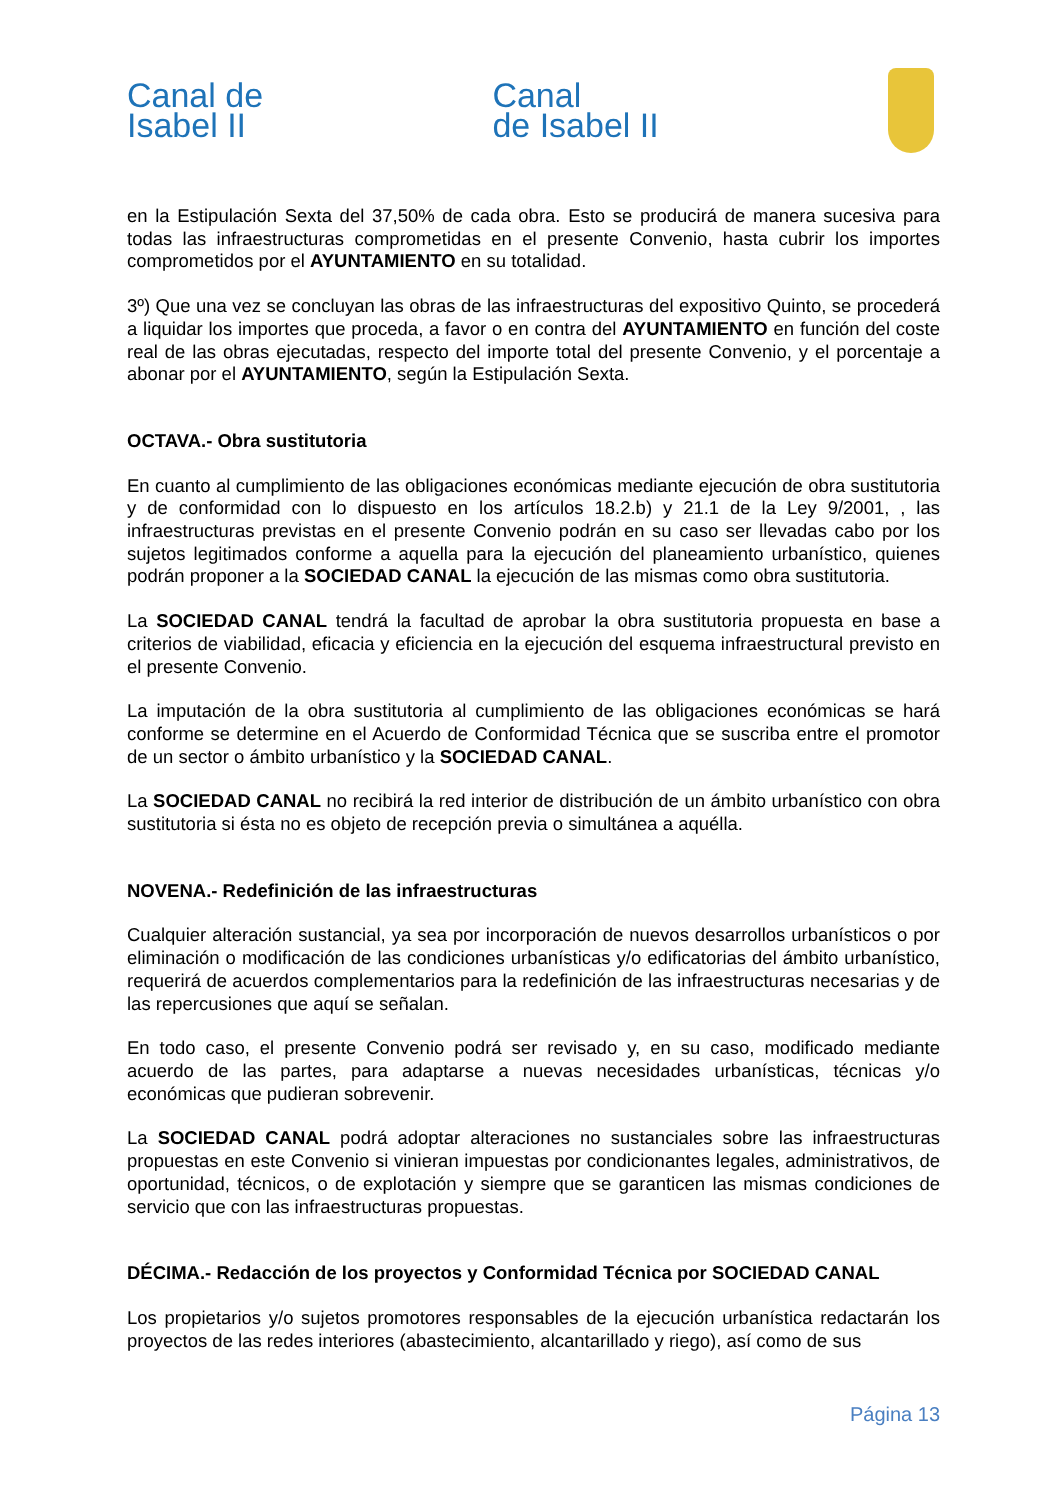Canal de
Isabel II
Canal
de Isabel II
en la Estipulación Sexta del 37,50% de cada obra. Esto se producirá de manera sucesiva para todas las infraestructuras comprometidas en el presente Convenio, hasta cubrir los importes comprometidos por el AYUNTAMIENTO en su totalidad.
3º) Que una vez se concluyan las obras de las infraestructuras del expositivo Quinto, se procederá a liquidar los importes que proceda, a favor o en contra del AYUNTAMIENTO en función del coste real de las obras ejecutadas, respecto del importe total del presente Convenio, y el porcentaje a abonar por el AYUNTAMIENTO, según la Estipulación Sexta.
OCTAVA.- Obra sustitutoria
En cuanto al cumplimiento de las obligaciones económicas mediante ejecución de obra sustitutoria y de conformidad con lo dispuesto en los artículos 18.2.b) y 21.1 de la Ley 9/2001, , las infraestructuras previstas en el presente Convenio podrán en su caso ser llevadas cabo por los sujetos legitimados conforme a aquella para la ejecución del planeamiento urbanístico, quienes podrán proponer a la SOCIEDAD CANAL la ejecución de las mismas como obra sustitutoria.
La SOCIEDAD CANAL tendrá la facultad de aprobar la obra sustitutoria propuesta en base a criterios de viabilidad, eficacia y eficiencia en la ejecución del esquema infraestructural previsto en el presente Convenio.
La imputación de la obra sustitutoria al cumplimiento de las obligaciones económicas se hará conforme se determine en el Acuerdo de Conformidad Técnica que se suscriba entre el promotor de un sector o ámbito urbanístico y la SOCIEDAD CANAL.
La SOCIEDAD CANAL no recibirá la red interior de distribución de un ámbito urbanístico con obra sustitutoria si ésta no es objeto de recepción previa o simultánea a aquélla.
NOVENA.- Redefinición de las infraestructuras
Cualquier alteración sustancial, ya sea por incorporación de nuevos desarrollos urbanísticos o por eliminación o modificación de las condiciones urbanísticas y/o edificatorias del ámbito urbanístico, requerirá de acuerdos complementarios para la redefinición de las infraestructuras necesarias y de las repercusiones que aquí se señalan.
En todo caso, el presente Convenio podrá ser revisado y, en su caso, modificado mediante acuerdo de las partes, para adaptarse a nuevas necesidades urbanísticas, técnicas y/o económicas que pudieran sobrevenir.
La SOCIEDAD CANAL podrá adoptar alteraciones no sustanciales sobre las infraestructuras propuestas en este Convenio si vinieran impuestas por condicionantes legales, administrativos, de oportunidad, técnicos, o de explotación y siempre que se garanticen las mismas condiciones de servicio que con las infraestructuras propuestas.
DÉCIMA.- Redacción de los proyectos y Conformidad Técnica por SOCIEDAD CANAL
Los propietarios y/o sujetos promotores responsables de la ejecución urbanística redactarán los proyectos de las redes interiores (abastecimiento, alcantarillado y riego), así como de sus
Página 13